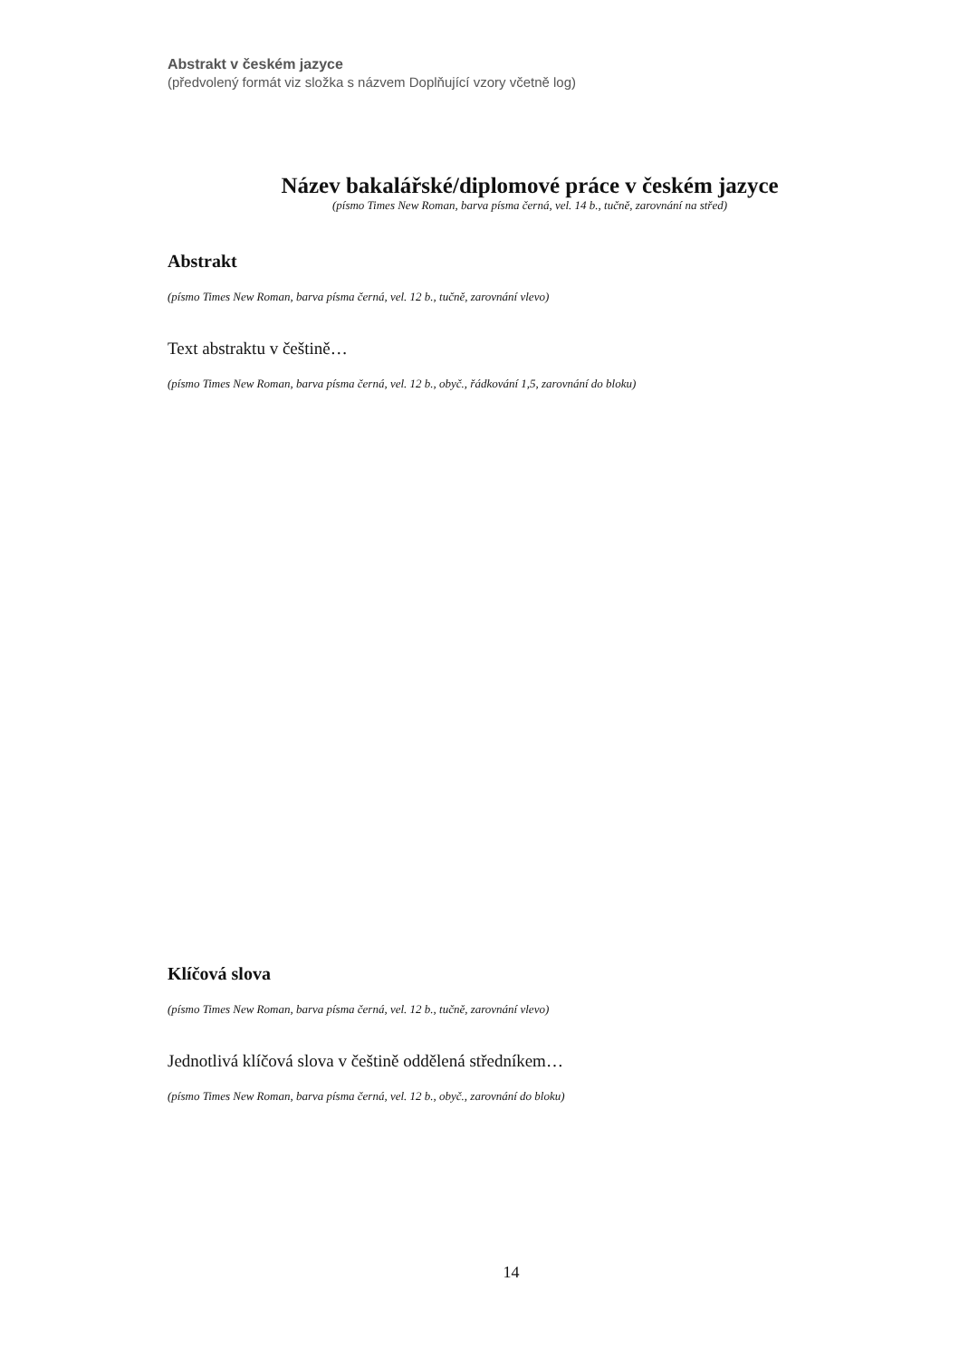Abstrakt v českém jazyce
(předvolený formát viz složka s názvem Doplňující vzory včetně log)
Název bakalářské/diplomové práce v českém jazyce
(písmo Times New Roman, barva písma černá, vel. 14 b., tučně, zarovnání na střed)
Abstrakt
(písmo Times New Roman, barva písma černá, vel. 12 b., tučně, zarovnání vlevo)
Text abstraktu v češtině…
(písmo Times New Roman, barva písma černá, vel. 12 b., obyč., řádkování 1,5, zarovnání do bloku)
Klíčová slova
(písmo Times New Roman, barva písma černá, vel. 12 b., tučně, zarovnání vlevo)
Jednotlivá klíčová slova v češtině oddělená středníkem…
(písmo Times New Roman, barva písma černá, vel. 12 b., obyč., zarovnání do bloku)
14